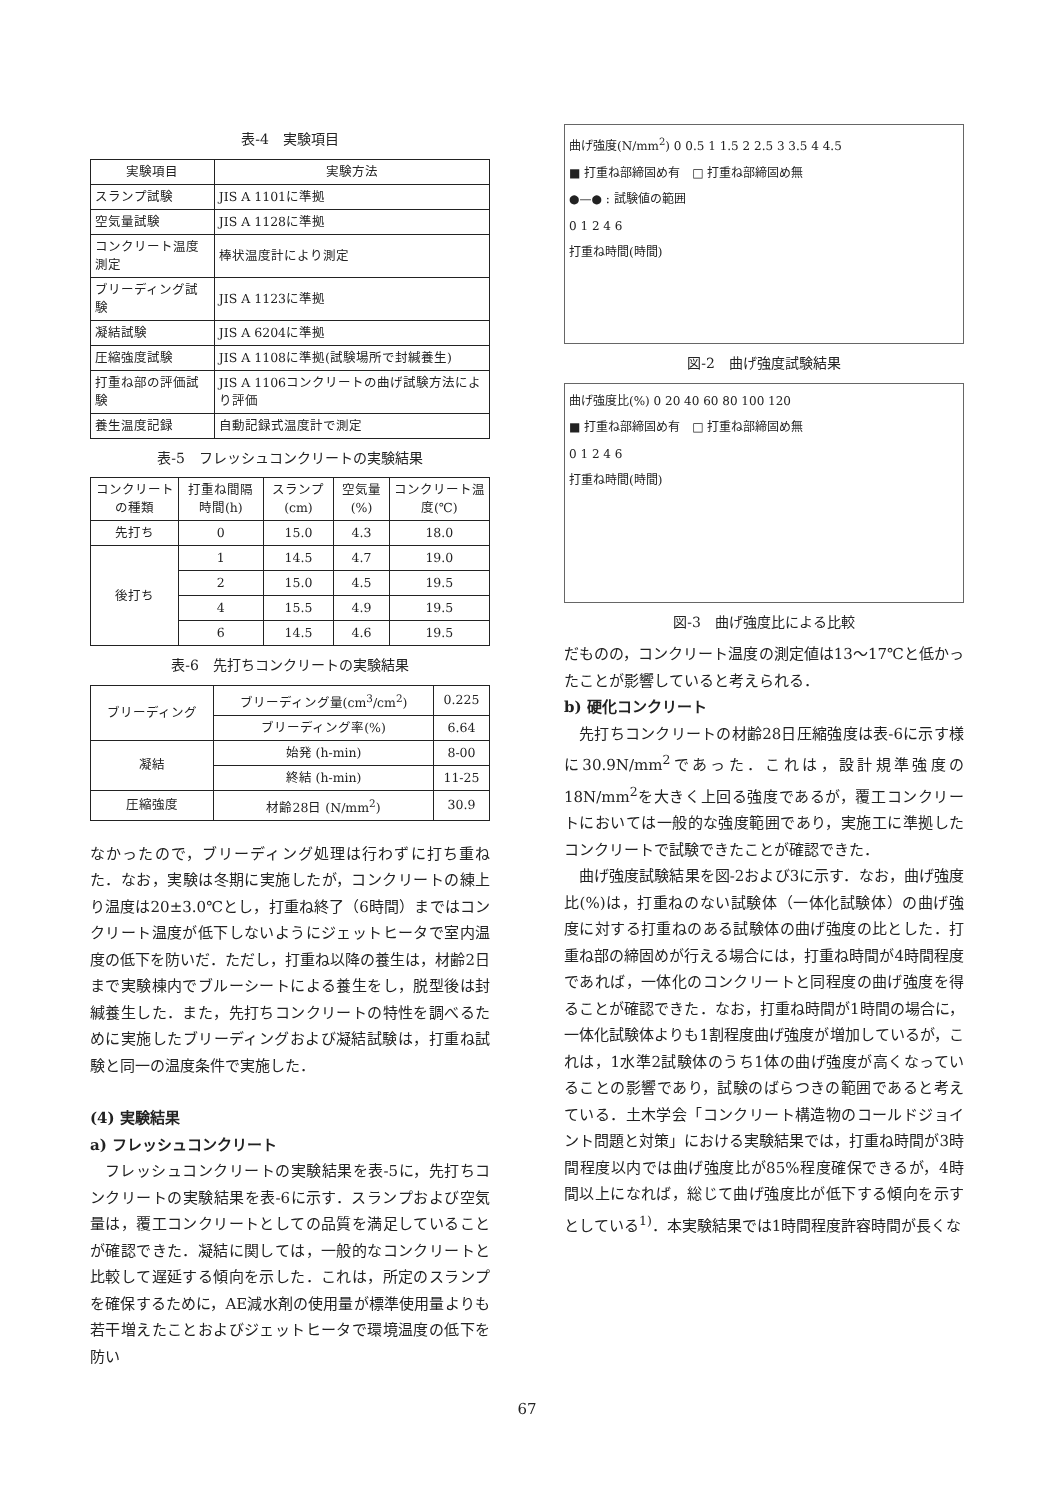表-4　実験項目
| 実験項目 | 実験方法 |
| --- | --- |
| スランプ試験 | JIS A 1101に準拠 |
| 空気量試験 | JIS A 1128に準拠 |
| コンクリート温度測定 | 棒状温度計により測定 |
| ブリーディング試験 | JIS A 1123に準拠 |
| 凝結試験 | JIS A 6204に準拠 |
| 圧縮強度試験 | JIS A 1108に準拠(試験場所で封緘養生) |
| 打重ね部の評価試験 | JIS A 1106コンクリートの曲げ試験方法により評価 |
| 養生温度記録 | 自動記録式温度計で測定 |
表-5　フレッシュコンクリートの実験結果
| コンクリートの種類 | 打重ね間隔時間(h) | スランプ(cm) | 空気量(%) | コンクリート温度(℃) |
| --- | --- | --- | --- | --- |
| 先打ち | 0 | 15.0 | 4.3 | 18.0 |
| 後打ち | 1 | 14.5 | 4.7 | 19.0 |
| | 2 | 15.0 | 4.5 | 19.5 |
| | 4 | 15.5 | 4.9 | 19.5 |
| | 6 | 14.5 | 4.6 | 19.5 |
表-6　先打ちコンクリートの実験結果
| ブリーディング | ブリーディング量(cm<sup>3</sup>/cm<sup>2</sup>) | 0.225 |
| | ブリーディング率(%) | 6.64 |
| 凝結 | 始発 (h-min) | 8-00 |
| | 終結 (h-min) | 11-25 |
| 圧縮強度 | 材齢28日 (N/mm<sup>2</sup>) | 30.9 |
なかったので，ブリーディング処理は行わずに打ち重ねた．なお，実験は冬期に実施したが，コンクリートの練上り温度は20±3.0℃とし，打重ね終了（6時間）まではコンクリート温度が低下しないようにジェットヒータで室内温度の低下を防いだ．ただし，打重ね以降の養生は，材齢2日まで実験棟内でブルーシートによる養生をし，脱型後は封緘養生した．また，先打ちコンクリートの特性を調べるために実施したブリーディングおよび凝結試験は，打重ね試験と同一の温度条件で実施した．
(4) 実験結果
a) フレッシュコンクリート
フレッシュコンクリートの実験結果を表-5に，先打ちコンクリートの実験結果を表-6に示す．スランプおよび空気量は，覆工コンクリートとしての品質を満足していることが確認できた．凝結に関しては，一般的なコンクリートと比較して遅延する傾向を示した．これは，所定のスランプを確保するために，AE減水剤の使用量が標準使用量よりも若干増えたことおよびジェットヒータで環境温度の低下を防い
曲げ強度(N/mm<sup>2</sup>) 0 0.5 1 1.5 2 2.5 3 3.5 4 4.5
■ 打重ね部締固め有　□ 打重ね部締固め無
●—● : 試験値の範囲
0 1 2 4 6
打重ね時間(時間)
図-2　曲げ強度試験結果
曲げ強度比(%) 0 20 40 60 80 100 120
■ 打重ね部締固め有　□ 打重ね部締固め無
0 1 2 4 6
打重ね時間(時間)
図-3　曲げ強度比による比較
だものの，コンクリート温度の測定値は13〜17℃と低かったことが影響していると考えられる．
b) 硬化コンクリート
先打ちコンクリートの材齢28日圧縮強度は表-6に示す様に30.9N/mm<sup>2</sup>であった．これは，設計規準強度の18N/mm<sup>2</sup>を大きく上回る強度であるが，覆工コンクリートにおいては一般的な強度範囲であり，実施工に準拠したコンクリートで試験できたことが確認できた．
曲げ強度試験結果を図-2および3に示す．なお，曲げ強度比(%)は，打重ねのない試験体（一体化試験体）の曲げ強度に対する打重ねのある試験体の曲げ強度の比とした．打重ね部の締固めが行える場合には，打重ね時間が4時間程度であれば，一体化のコンクリートと同程度の曲げ強度を得ることが確認できた．なお，打重ね時間が1時間の場合に，一体化試験体よりも1割程度曲げ強度が増加しているが，これは，1水準2試験体のうち1体の曲げ強度が高くなっていることの影響であり，試験のばらつきの範囲であると考えている．土木学会「コンクリート構造物のコールドジョイント問題と対策」における実験結果では，打重ね時間が3時間程度以内では曲げ強度比が85%程度確保できるが，4時間以上になれば，総じて曲げ強度比が低下する傾向を示すとしている<sup>1)</sup>．本実験結果では1時間程度許容時間が長くな
67